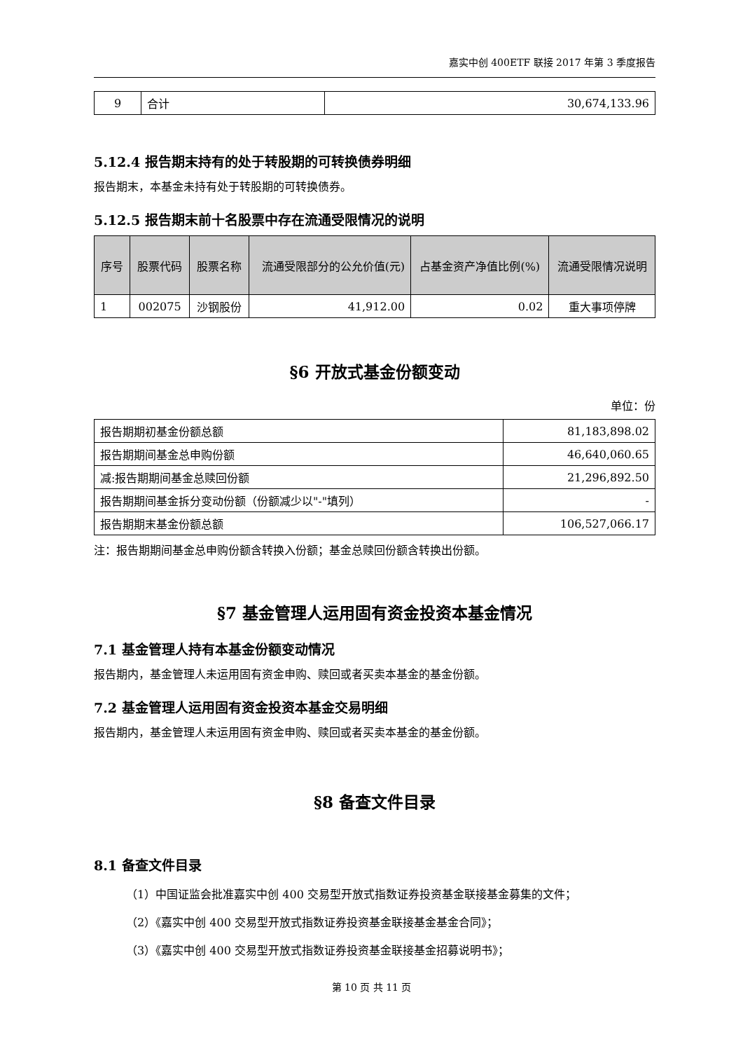嘉实中创 400ETF 联接 2017 年第 3 季度报告
| 9 | 合计 | 30,674,133.96 |
5.12.4 报告期末持有的处于转股期的可转换债券明细
报告期末，本基金未持有处于转股期的可转换债券。
5.12.5 报告期末前十名股票中存在流通受限情况的说明
| 序号 | 股票代码 | 股票名称 | 流通受限部分的公允价值(元) | 占基金资产净值比例(%) | 流通受限情况说明 |
| --- | --- | --- | --- | --- | --- |
| 1 | 002075 | 沙钢股份 | 41,912.00 | 0.02 | 重大事项停牌 |
§6 开放式基金份额变动
单位：份
| 报告期期初基金份额总额 | 81,183,898.02 |
| 报告期期间基金总申购份额 | 46,640,060.65 |
| 减:报告期期间基金总赎回份额 | 21,296,892.50 |
| 报告期期间基金拆分变动份额（份额减少以"-"填列） | - |
| 报告期期末基金份额总额 | 106,527,066.17 |
注：报告期期间基金总申购份额含转换入份额；基金总赎回份额含转换出份额。
§7 基金管理人运用固有资金投资本基金情况
7.1 基金管理人持有本基金份额变动情况
报告期内，基金管理人未运用固有资金申购、赎回或者买卖本基金的基金份额。
7.2 基金管理人运用固有资金投资本基金交易明细
报告期内，基金管理人未运用固有资金申购、赎回或者买卖本基金的基金份额。
§8 备查文件目录
8.1 备查文件目录
（1）中国证监会批准嘉实中创 400 交易型开放式指数证券投资基金联接基金募集的文件；
（2）《嘉实中创 400 交易型开放式指数证券投资基金联接基金基金合同》；
（3）《嘉实中创 400 交易型开放式指数证券投资基金联接基金招募说明书》；
第 10 页 共 11 页